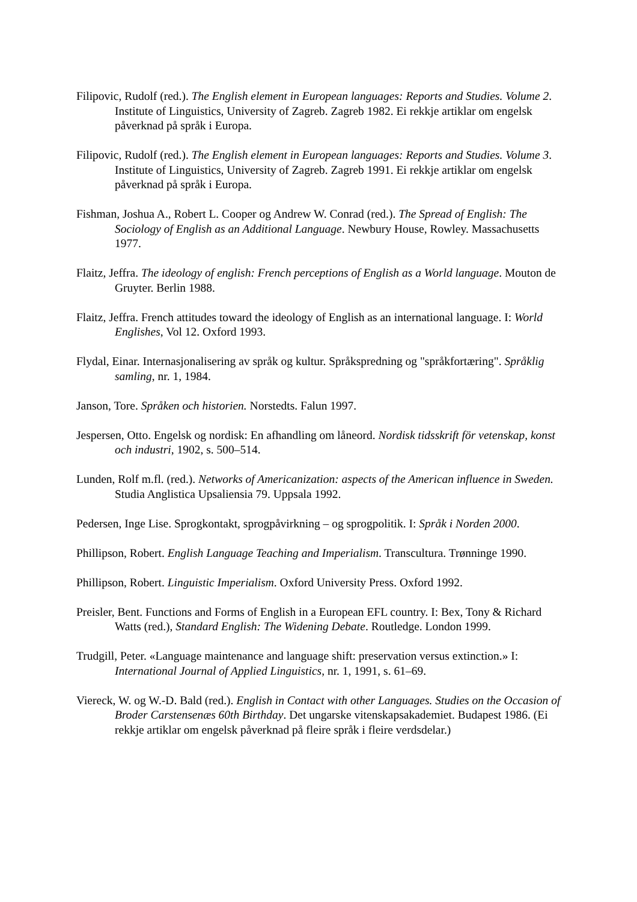Filipovic, Rudolf (red.). The English element in European languages: Reports and Studies. Volume 2. Institute of Linguistics, University of Zagreb. Zagreb 1982. Ei rekkje artiklar om engelsk påverknad på språk i Europa.
Filipovic, Rudolf (red.). The English element in European languages: Reports and Studies. Volume 3. Institute of Linguistics, University of Zagreb. Zagreb 1991. Ei rekkje artiklar om engelsk påverknad på språk i Europa.
Fishman, Joshua A., Robert L. Cooper og Andrew W. Conrad (red.). The Spread of English: The Sociology of English as an Additional Language. Newbury House, Rowley. Massachusetts 1977.
Flaitz, Jeffra. The ideology of english: French perceptions of English as a World language. Mouton de Gruyter. Berlin 1988.
Flaitz, Jeffra. French attitudes toward the ideology of English as an international language. I: World Englishes, Vol 12. Oxford 1993.
Flydal, Einar. Internasjonalisering av språk og kultur. Språkspredning og "språkfortæring". Språklig samling, nr. 1, 1984.
Janson, Tore. Språken och historien. Norstedts. Falun 1997.
Jespersen, Otto. Engelsk og nordisk: En afhandling om låneord. Nordisk tidsskrift för vetenskap, konst och industri, 1902, s. 500–514.
Lunden, Rolf m.fl. (red.). Networks of Americanization: aspects of the American influence in Sweden. Studia Anglistica Upsaliensia 79. Uppsala 1992.
Pedersen, Inge Lise. Sprogkontakt, sprogpåvirkning – og sprogpolitik. I: Språk i Norden 2000.
Phillipson, Robert. English Language Teaching and Imperialism. Transcultura. Trønninge 1990.
Phillipson, Robert. Linguistic Imperialism. Oxford University Press. Oxford 1992.
Preisler, Bent. Functions and Forms of English in a European EFL country. I: Bex, Tony & Richard Watts (red.), Standard English: The Widening Debate. Routledge. London 1999.
Trudgill, Peter. «Language maintenance and language shift: preservation versus extinction.» I: International Journal of Applied Linguistics, nr. 1, 1991, s. 61–69.
Viereck, W. og W.-D. Bald (red.). English in Contact with other Languages. Studies on the Occasion of Broder Carstensenæs 60th Birthday. Det ungarske vitenskapsakademiet. Budapest 1986. (Ei rekkje artiklar om engelsk påverknad på fleire språk i fleire verdsdelar.)